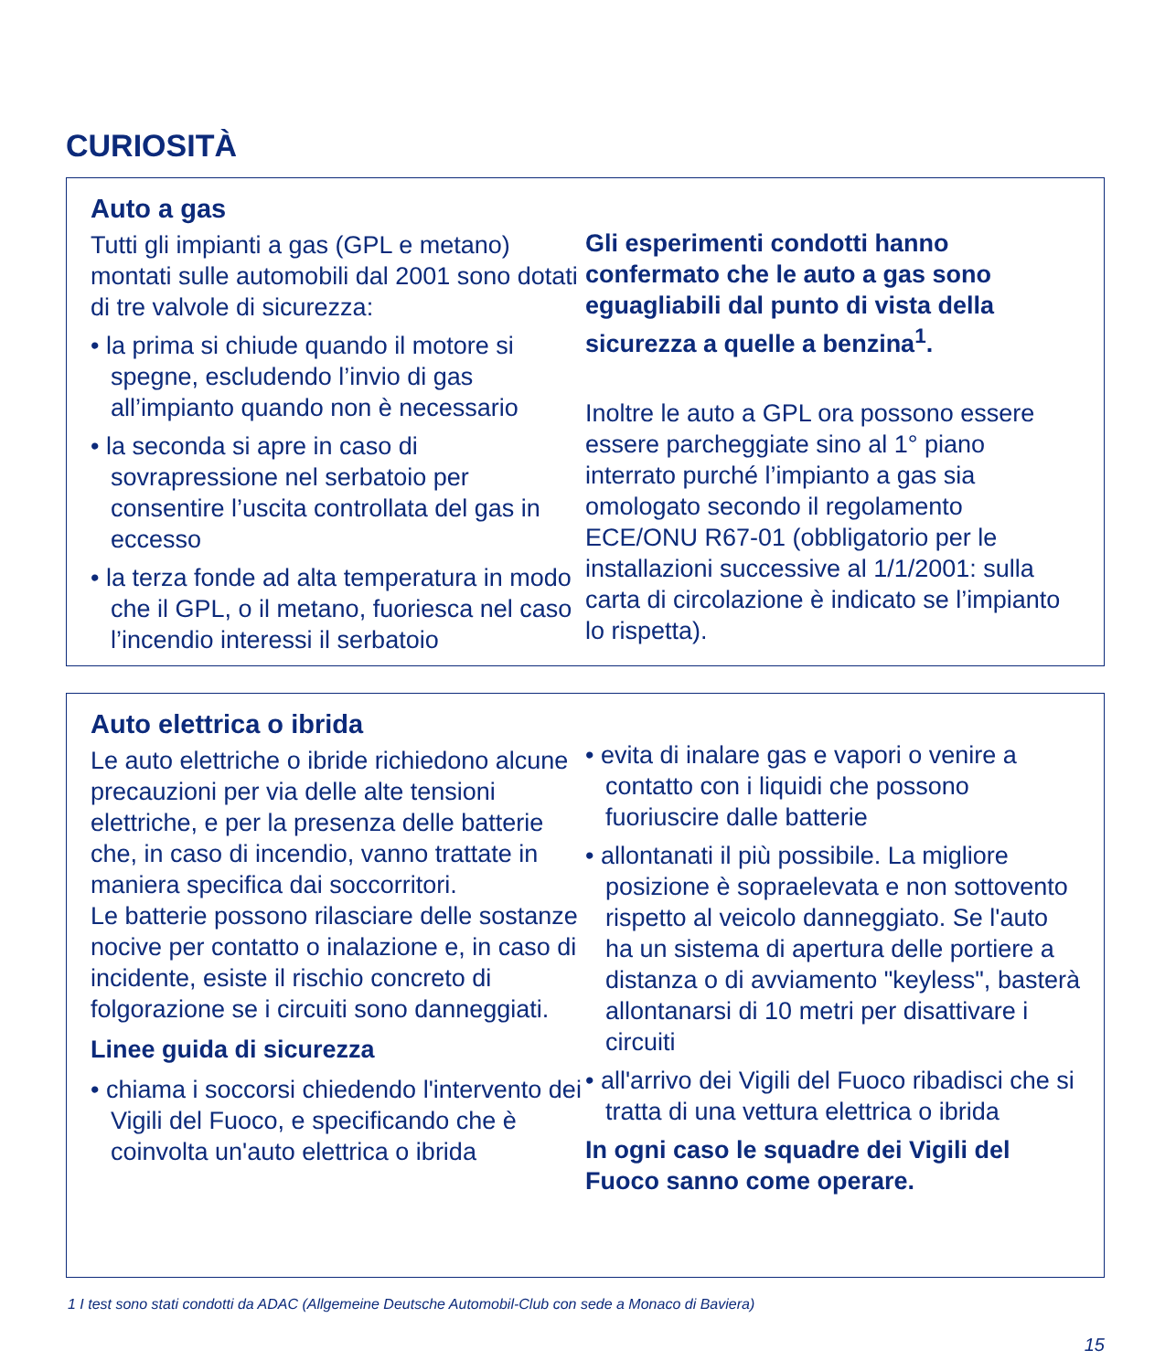CURIOSITÀ
Auto a gas
Tutti gli impianti a gas (GPL e metano) montati sulle automobili dal 2001 sono dotati di tre valvole di sicurezza:
• la prima si chiude quando il motore si spegne, escludendo l’invio di gas all’impianto quando non è necessario
• la seconda si apre in caso di sovrapressione nel serbatoio per consentire l’uscita controllata del gas in eccesso
• la terza fonde ad alta temperatura in modo che il GPL, o il metano, fuoriesca nel caso l’incendio interessi il serbatoio
Gli esperimenti condotti hanno confermato che le auto a gas sono eguagliabili dal punto di vista della sicurezza a quelle a benzina<sup>1</sup>.
Inoltre le auto a GPL ora possono essere essere parcheggiate sino al 1° piano interrato purché l’impianto a gas sia omologato secondo il regolamento ECE/ONU R67-01 (obbligatorio per le installazioni successive al 1/1/2001: sulla carta di circolazione è indicato se l’impianto lo rispetta).
Auto elettrica o ibrida
Le auto elettriche o ibride richiedono alcune precauzioni per via delle alte tensioni elettriche, e per la presenza delle batterie che, in caso di incendio, vanno trattate in maniera specifica dai soccorritori.
Le batterie possono rilasciare delle sostanze nocive per contatto o inalazione e, in caso di incidente, esiste il rischio concreto di folgorazione se i circuiti sono danneggiati.
Linee guida di sicurezza
• chiama i soccorsi chiedendo l'intervento dei Vigili del Fuoco, e specificando che è coinvolta un'auto elettrica o ibrida
• evita di inalare gas e vapori o venire a contatto con i liquidi che possono fuoriuscire dalle batterie
• allontanati il più possibile. La migliore posizione è sopraelevata e non sottovento rispetto al veicolo danneggiato. Se l'auto ha un sistema di apertura delle portiere a distanza o di avviamento "keyless", basterà allontanarsi di 10 metri per disattivare i circuiti
• all'arrivo dei Vigili del Fuoco ribadisci che si tratta di una vettura elettrica o ibrida
In ogni caso le squadre dei Vigili del Fuoco sanno come operare.
1 I test sono stati condotti da ADAC (Allgemeine Deutsche Automobil-Club con sede a Monaco di Baviera)
15